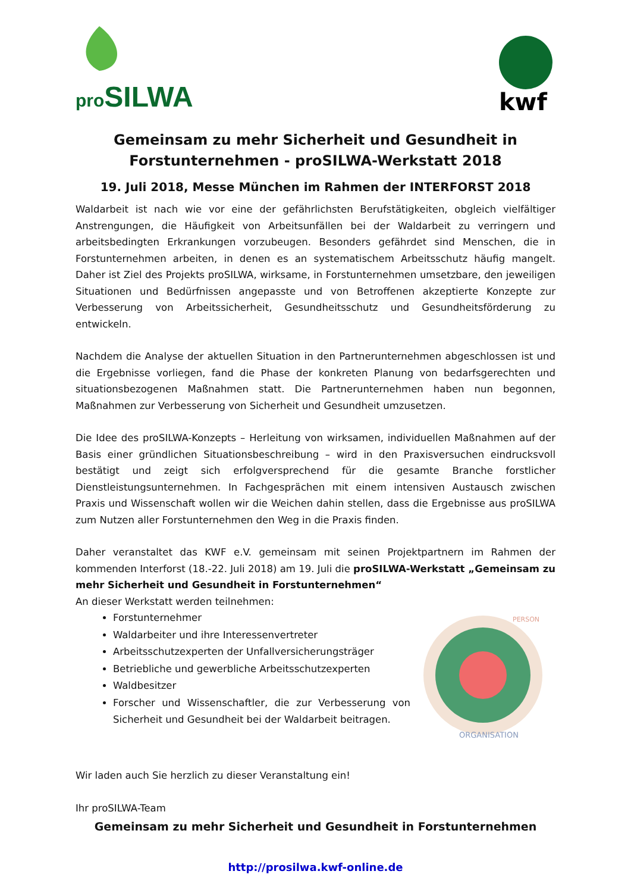pro SILWA
kwf
Gemeinsam zu mehr Sicherheit und Gesundheit in Forstunternehmen - proSILWA-Werkstatt 2018
19. Juli 2018, Messe München im Rahmen der INTERFORST 2018
Waldarbeit ist nach wie vor eine der gefährlichsten Berufstätigkeiten, obgleich vielfältiger Anstrengungen, die Häufigkeit von Arbeitsunfällen bei der Waldarbeit zu verringern und arbeitsbedingten Erkrankungen vorzubeugen. Besonders gefährdet sind Menschen, die in Forstunternehmen arbeiten, in denen es an systematischem Arbeitsschutz häufig mangelt. Daher ist Ziel des Projekts proSILWA, wirksame, in Forstunternehmen umsetzbare, den jeweiligen Situationen und Bedürfnissen angepasste und von Betroffenen akzeptierte Konzepte zur Verbesserung von Arbeitssicherheit, Gesundheitsschutz und Gesundheitsförderung zu entwickeln.
Nachdem die Analyse der aktuellen Situation in den Partnerunternehmen abgeschlossen ist und die Ergebnisse vorliegen, fand die Phase der konkreten Planung von bedarfsgerechten und situationsbezogenen Maßnahmen statt. Die Partnerunternehmen haben nun begonnen, Maßnahmen zur Verbesserung von Sicherheit und Gesundheit umzusetzen.
Die Idee des proSILWA-Konzepts – Herleitung von wirksamen, individuellen Maßnahmen auf der Basis einer gründlichen Situationsbeschreibung – wird in den Praxisversuchen eindrucksvoll bestätigt und zeigt sich erfolgversprechend für die gesamte Branche forstlicher Dienstleistungsunternehmen. In Fachgesprächen mit einem intensiven Austausch zwischen Praxis und Wissenschaft wollen wir die Weichen dahin stellen, dass die Ergebnisse aus proSILWA zum Nutzen aller Forstunternehmen den Weg in die Praxis finden.
Daher veranstaltet das KWF e.V. gemeinsam mit seinen Projektpartnern im Rahmen der kommenden Interforst (18.-22. Juli 2018) am 19. Juli die proSILWA-Werkstatt „Gemeinsam zu mehr Sicherheit und Gesundheit in Forstunternehmen“
An dieser Werkstatt werden teilnehmen:
Forstunternehmer
Waldarbeiter und ihre Interessenvertreter
Arbeitsschutzexperten der Unfallversicherungsträger
Betriebliche und gewerbliche Arbeitsschutzexperten
Waldbesitzer
Forscher und Wissenschaftler, die zur Verbesserung von Sicherheit und Gesundheit bei der Waldarbeit beitragen.
ORGANISATION
PERSON
Wir laden auch Sie herzlich zu dieser Veranstaltung ein!
Ihr proSILWA-Team
Gemeinsam zu mehr Sicherheit und Gesundheit in Forstunternehmen
http://prosilwa.kwf-online.de